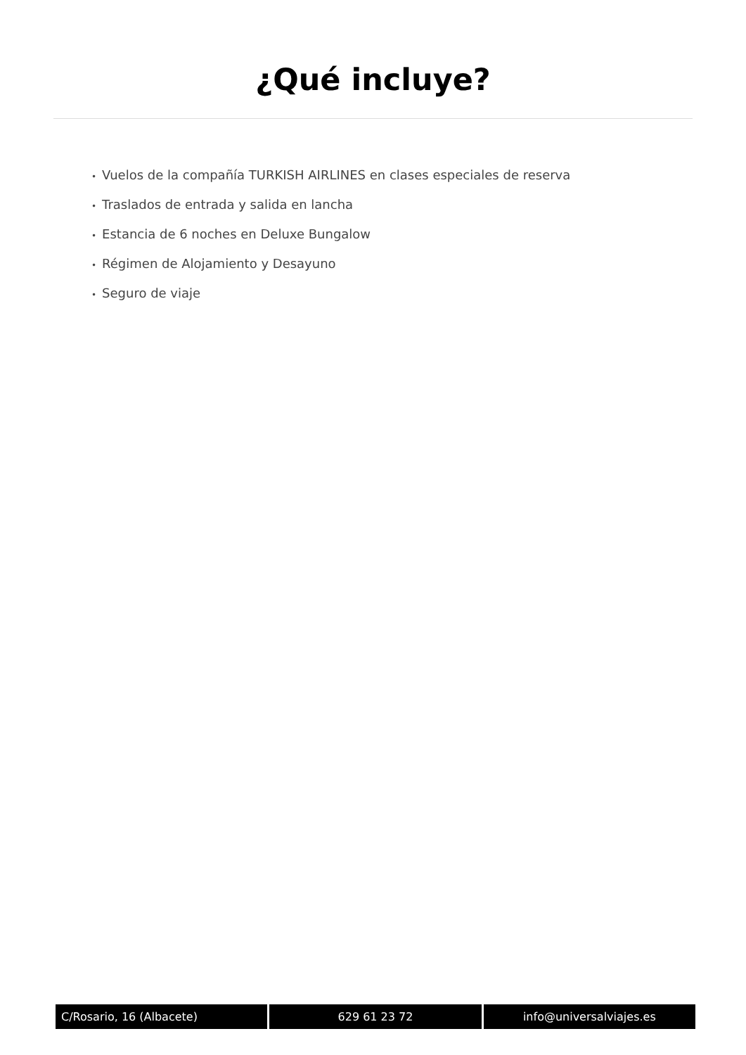¿Qué incluye?
• Vuelos de la compañía TURKISH AIRLINES en clases especiales de reserva
• Traslados de entrada y salida en lancha
• Estancia de 6 noches en Deluxe Bungalow
• Régimen de Alojamiento y Desayuno
• Seguro de viaje
C/Rosario, 16 (Albacete) 629 61 23 72 info@universalviajes.es